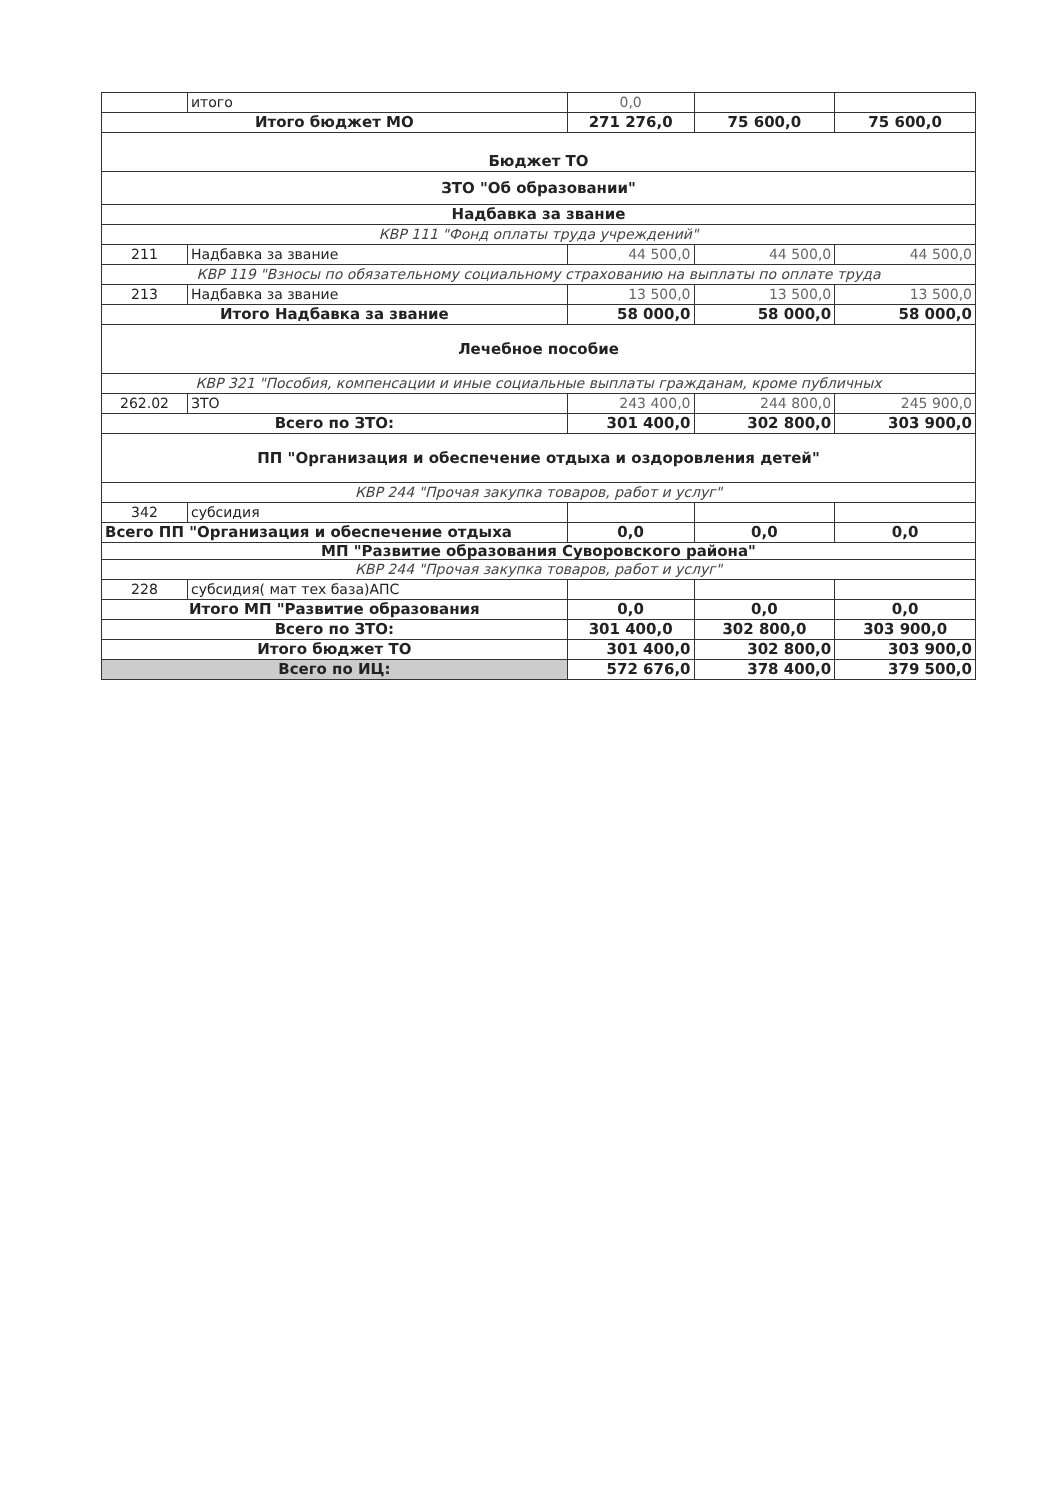| | итого | 0,0 | | |
| Итого бюджет МО | | 271 276,0 | 75 600,0 | 75 600,0 |
| Бюджет ТО | | | | |
| ЗТО "Об образовании" | | | | |
| Надбавка за звание | | | | |
| КВР 111 "Фонд оплаты труда учреждений" | | | | |
| 211 | Надбавка за звание | 44 500,0 | 44 500,0 | 44 500,0 |
| КВР 119 "Взносы по обязательному социальному страхованию на выплаты по оплате труда | | | | |
| 213 | Надбавка за звание | 13 500,0 | 13 500,0 | 13 500,0 |
| Итого Надбавка за звание | | 58 000,0 | 58 000,0 | 58 000,0 |
| Лечебное пособие | | | | |
| КВР 321 "Пособия, компенсации и иные социальные выплаты гражданам, кроме публичных | | | | |
| 262.02 | ЗТО | 243 400,0 | 244 800,0 | 245 900,0 |
| Всего по ЗТО: | | 301 400,0 | 302 800,0 | 303 900,0 |
| ПП "Организация и обеспечение отдыха и оздоровления детей" | | | | |
| КВР 244 "Прочая закупка товаров, работ и услуг" | | | | |
| 342 | субсидия | | | |
| Всего ПП "Организация и обеспечение отдыха | | 0,0 | 0,0 | 0,0 |
| МП "Развитие образования Суворовского района" | | | | |
| КВР 244 "Прочая закупка товаров, работ и услуг" | | | | |
| 228 | субсидия( мат тех база)АПС | | | |
| Итого МП "Развитие образования | | 0,0 | 0,0 | 0,0 |
| Всего по ЗТО: | | 301 400,0 | 302 800,0 | 303 900,0 |
| Итого бюджет ТО | | 301 400,0 | 302 800,0 | 303 900,0 |
| Всего по ИЦ: | | 572 676,0 | 378 400,0 | 379 500,0 |